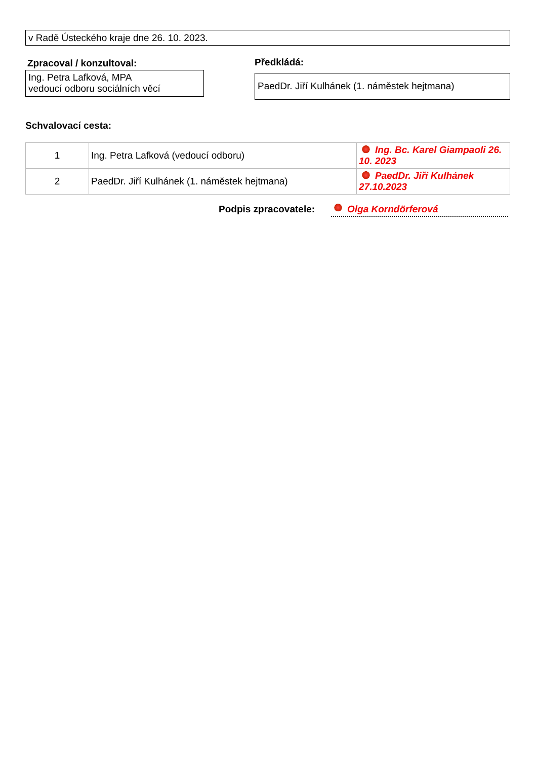v Radě Ústeckého kraje dne 26. 10. 2023.
Zpracoval / konzultoval:
Ing. Petra Lafková, MPA
vedoucí odboru sociálních věcí
Předkládá:
PaedDr. Jiří Kulhánek (1. náměstek hejtmana)
Schvalovací cesta:
| 1 | Ing. Petra Lafková (vedoucí odboru) | Ing. Bc. Karel Giampaoli 26. 10. 2023 |
| 2 | PaedDr. Jiří Kulhánek (1. náměstek hejtmana) | PaedDr. Jiří Kulhánek 27.10.2023 |
Podpis zpracovatele:
Olga Korndörferová